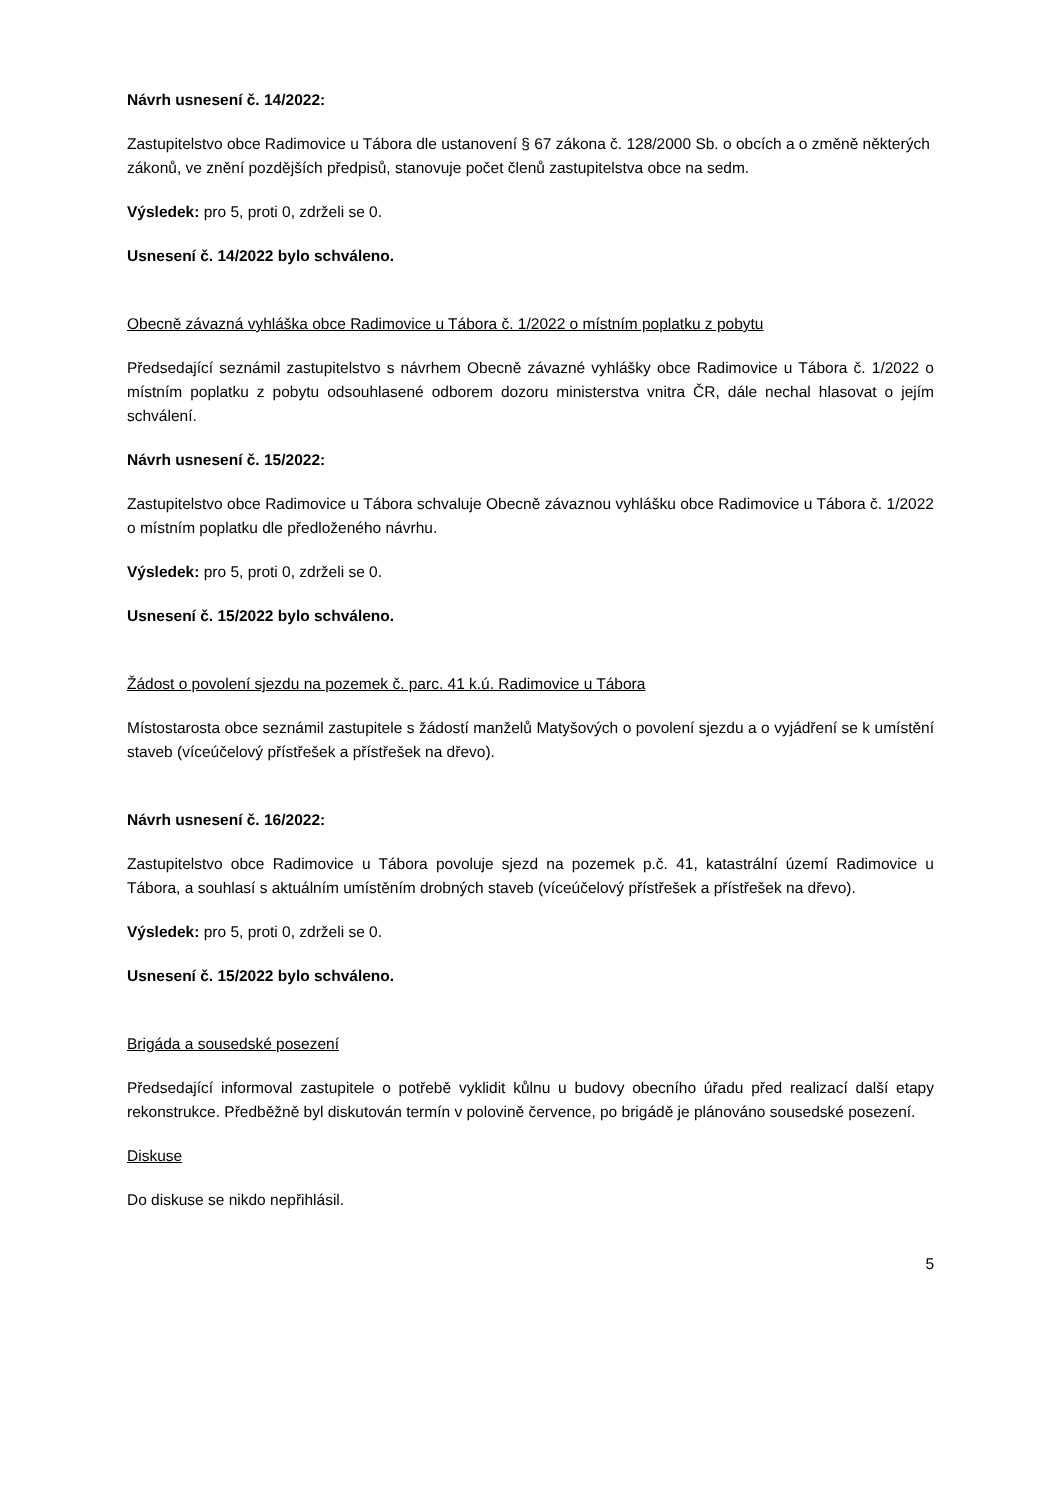Návrh usnesení č. 14/2022:
Zastupitelstvo obce Radimovice u Tábora dle ustanovení § 67 zákona č. 128/2000 Sb. o obcích a o změně některých zákonů, ve znění pozdějších předpisů, stanovuje počet členů zastupitelstva obce na sedm.
Výsledek: pro 5, proti 0, zdrželi se 0.
Usnesení č. 14/2022 bylo schváleno.
Obecně závazná vyhláška obce Radimovice u Tábora č. 1/2022 o místním poplatku z pobytu
Předsedající seznámil zastupitelstvo s návrhem Obecně závazné vyhlášky obce Radimovice u Tábora č. 1/2022 o místním poplatku z pobytu odsouhlasené odborem dozoru ministerstva vnitra ČR, dále nechal hlasovat o jejím schválení.
Návrh usnesení č. 15/2022:
Zastupitelstvo obce Radimovice u Tábora schvaluje Obecně závaznou vyhlášku obce Radimovice u Tábora č. 1/2022 o místním poplatku dle předloženého návrhu.
Výsledek: pro 5, proti 0, zdrželi se 0.
Usnesení č. 15/2022 bylo schváleno.
Žádost o povolení sjezdu na pozemek č. parc. 41 k.ú. Radimovice u Tábora
Místostarosta obce seznámil zastupitele s žádostí manželů Matyšových o povolení sjezdu a o vyjádření se k umístění staveb (víceúčelový přístřešek a přístřešek na dřevo).
Návrh usnesení č. 16/2022:
Zastupitelstvo obce Radimovice u Tábora povoluje sjezd na pozemek p.č. 41, katastrální území Radimovice u Tábora, a souhlasí s aktuálním umístěním drobných staveb (víceúčelový přístřešek a přístřešek na dřevo).
Výsledek: pro 5, proti 0, zdrželi se 0.
Usnesení č. 15/2022 bylo schváleno.
Brigáda a sousedské posezení
Předsedající informoval zastupitele o potřebě vyklidit kůlnu u budovy obecního úřadu před realizací další etapy rekonstrukce. Předběžně byl diskutován termín v polovině července, po brigádě je plánováno sousedské posezení.
Diskuse
Do diskuse se nikdo nepřihlásil.
5